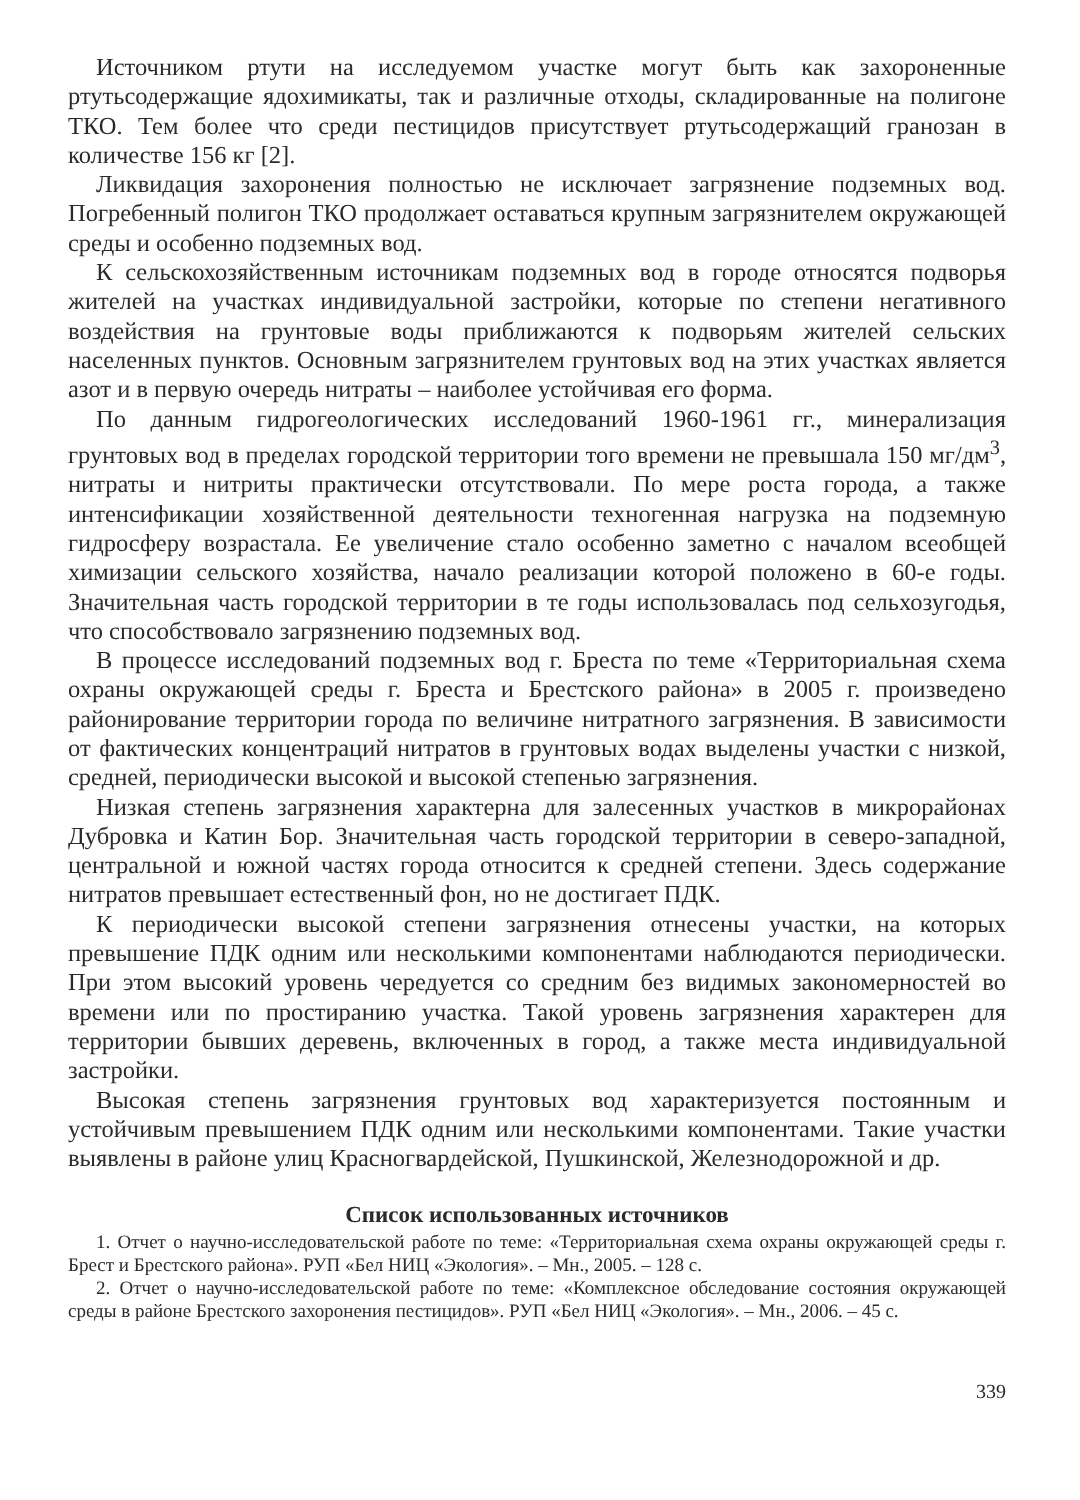Источником ртути на исследуемом участке могут быть как захороненные ртутьсодержащие ядохимикаты, так и различные отходы, складированные на полигоне ТКО. Тем более что среди пестицидов присутствует ртутьсодержащий гранозан в количестве 156 кг [2].
Ликвидация захоронения полностью не исключает загрязнение подземных вод. Погребенный полигон ТКО продолжает оставаться крупным загрязнителем окружающей среды и особенно подземных вод.
К сельскохозяйственным источникам подземных вод в городе относятся подворья жителей на участках индивидуальной застройки, которые по степени негативного воздействия на грунтовые воды приближаются к подворьям жителей сельских населенных пунктов. Основным загрязнителем грунтовых вод на этих участках является азот и в первую очередь нитраты – наиболее устойчивая его форма.
По данным гидрогеологических исследований 1960-1961 гг., минерализация грунтовых вод в пределах городской территории того времени не превышала 150 мг/дм<sup>3</sup>, нитраты и нитриты практически отсутствовали. По мере роста города, а также интенсификации хозяйственной деятельности техногенная нагрузка на подземную гидросферу возрастала. Ее увеличение стало особенно заметно с началом всеобщей химизации сельского хозяйства, начало реализации которой положено в 60-е годы. Значительная часть городской территории в те годы использовалась под сельхозугодья, что способствовало загрязнению подземных вод.
В процессе исследований подземных вод г. Бреста по теме «Территориальная схема охраны окружающей среды г. Бреста и Брестского района» в 2005 г. произведено районирование территории города по величине нитратного загрязнения. В зависимости от фактических концентраций нитратов в грунтовых водах выделены участки с низкой, средней, периодически высокой и высокой степенью загрязнения.
Низкая степень загрязнения характерна для залесенных участков в микрорайонах Дубровка и Катин Бор. Значительная часть городской территории в северо-западной, центральной и южной частях города относится к средней степени. Здесь содержание нитратов превышает естественный фон, но не достигает ПДК.
К периодически высокой степени загрязнения отнесены участки, на которых превышение ПДК одним или несколькими компонентами наблюдаются периодически. При этом высокий уровень чередуется со средним без видимых закономерностей во времени или по простиранию участка. Такой уровень загрязнения характерен для территории бывших деревень, включенных в город, а также места индивидуальной застройки.
Высокая степень загрязнения грунтовых вод характеризуется постоянным и устойчивым превышением ПДК одним или несколькими компонентами. Такие участки выявлены в районе улиц Красногвардейской, Пушкинской, Железнодорожной и др.
Список использованных источников
1. Отчет о научно-исследовательской работе по теме: «Территориальная схема охраны окружающей среды г. Брест и Брестского района». РУП «Бел НИЦ «Экология». – Мн., 2005. – 128 с.
2. Отчет о научно-исследовательской работе по теме: «Комплексное обследование состояния окружающей среды в районе Брестского захоронения пестицидов». РУП «Бел НИЦ «Экология». – Мн., 2006. – 45 с.
339